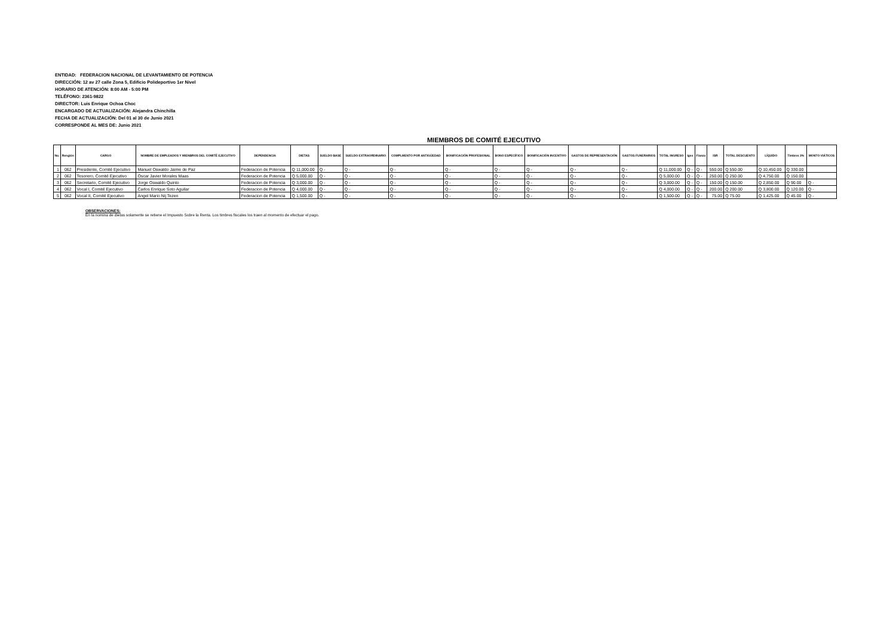ENTIDAD: FEDERACION NACIONAL DE LEVANTAMIENTO DE POTENCIA
DIRECCIÓN: 12 av 27 calle Zona 5, Edificio Polideportivo 1er Nivel
HORARIO DE ATENCIÓN: 8:00 AM - 5:00 PM
TELÉFONO: 2361-9822
DIRECTOR: Luis Enrique Ochoa Choc
ENCARGADO DE ACTUALIZACIÓN: Alejandra Chinchilla
FECHA DE ACTUALIZACIÓN: Del 01 al 30 de Junio 2021
CORRESPONDE AL MES DE: Junio 2021
MIEMBROS DE COMITÉ EJECUTIVO
| No. | Renglón | CARGO | NOMBRE DE EMPLEADOS Y MIENBROS DEL COMITÉ EJECUTIVO | DEPENDENCIA | DIETAS | SUELDO BASE | SUELDO EXTRAORDINARIO | COMPLMENTO POR ANTIGÜEDAD | BONIFICACIÓN PROFESIONAL | BONO ESPECÍFICO | BONIFICACIÓN INCENTIVO | GASTOS DE REPRESENTACIÓN | GASTOS FUNERARIOS | TOTAL INGRESO | Igss | Fianza | ISR | TOTAL DESCUENTO | LÍQUIDO | Timbres 3% | MONTO VIÁTICOS |
| --- | --- | --- | --- | --- | --- | --- | --- | --- | --- | --- | --- | --- | --- | --- | --- | --- | --- | --- | --- | --- | --- |
| 1 | 062 | Presidente, Comité Ejecutivo | Manuel Oswaldo Jaime de Paz | Federacion de Potencia | Q 11,000.00 | Q - | Q - | Q - | Q - | Q - | Q - | Q - | Q - | Q 11,000.00 | Q - | Q - | 550.00 | Q 550.00 | Q 10,450.00 | Q 330.00 | |
| 2 | 062 | Tesorero, Comité Ejecutivo | Oscar Javier Morales Maas | Federacion de Potencia | Q 5,000.00 | Q - | Q - | Q - | Q - | Q - | Q - | Q - | Q - | Q 5,000.00 | Q - | Q - | 250.00 | Q 250.00 | Q 4,750.00 | Q 150.00 | |
| 3 | 062 | Secretario, Comité Ejecutivo | Jorge Oswaldo Quinto | Federacion de Potencia | Q 3,000.00 | Q - | Q - | Q - | Q - | Q - | Q - | Q - | Q - | Q 3,000.00 | Q - | Q - | 150.00 | Q 150.00 | Q 2,850.00 | Q 90.00 | Q - |
| 4 | 062 | Vocal I, Comité Ejecutivo | Carlos Enrique Soto Aguilar | Federacion de Potencia | Q 4,000.00 | Q - | Q - | Q - | Q - | Q - | Q - | Q - | Q - | Q 4,000.00 | Q - | Q - | 200.00 | Q 200.00 | Q 3,800.00 | Q 120.00 | Q - |
| 5 | 062 | Vocal II, Comité Ejecutivo | Angel Mario Nij Tezen | Federacion de Potencia | Q 1,500.00 | Q - | Q - | Q - | Q - | Q - | Q - | Q - | Q - | Q 1,500.00 | Q - | Q - | 75.00 | Q 75.00 | Q 1,425.00 | Q 45.00 | Q - |
OBSERVACIONES:
En la nomina de dietas solamente se retiene el Impuesto Sobre la Renta. Los timbres fiscales los traen al momento de efectuar el pago.